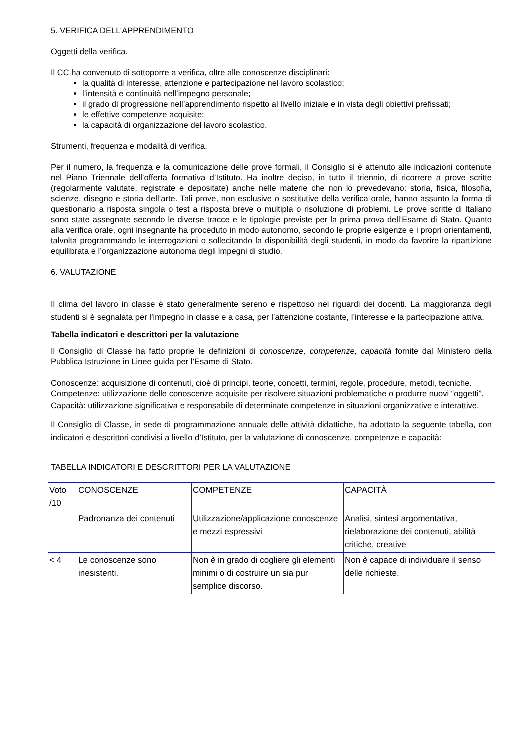5. VERIFICA DELL’APPRENDIMENTO
Oggetti della verifica.
Il CC ha convenuto di sottoporre a verifica, oltre alle conoscenze disciplinari:
la qualità di interesse, attenzione e partecipazione nel lavoro scolastico;
l’intensità e continuità nell’impegno personale;
il grado di progressione nell’apprendimento rispetto al livello iniziale e in vista degli obiettivi prefissati;
le effettive competenze acquisite;
la capacità di organizzazione del lavoro scolastico.
Strumenti, frequenza e modalità di verifica.
Per il numero, la frequenza e la comunicazione delle prove formali, il Consiglio si è attenuto alle indicazioni contenute nel Piano Triennale dell’offerta formativa d’Istituto. Ha inoltre deciso, in tutto il triennio, di ricorrere a prove scritte (regolarmente valutate, registrate e depositate) anche nelle materie che non lo prevedevano: storia, fisica, filosofia, scienze, disegno e storia dell’arte. Tali prove, non esclusive o sostitutive della verifica orale, hanno assunto la forma di questionario a risposta singola o test a risposta breve o multipla o risoluzione di problemi. Le prove scritte di Italiano sono state assegnate secondo le diverse tracce e le tipologie previste per la prima prova dell’Esame di Stato. Quanto alla verifica orale, ogni insegnante ha proceduto in modo autonomo, secondo le proprie esigenze e i propri orientamenti, talvolta programmando le interrogazioni o sollecitando la disponibilità degli studenti, in modo da favorire la ripartizione equilibrata e l’organizzazione autonoma degli impegni di studio.
6. VALUTAZIONE
Il clima del lavoro in classe è stato generalmente sereno e rispettoso nei riguardi dei docenti. La maggioranza degli studenti si è segnalata per l’impegno in classe e a casa, per l’attenzione costante, l’interesse e la partecipazione attiva.
Tabella indicatori e descrittori per la valutazione
Il Consiglio di Classe ha fatto proprie le definizioni di conoscenze, competenze, capacità fornite dal Ministero della Pubblica Istruzione in Linee guida per l’Esame di Stato.
Conoscenze: acquisizione di contenuti, cioè di principi, teorie, concetti, termini, regole, procedure, metodi, tecniche.
Competenze: utilizzazione delle conoscenze acquisite per risolvere situazioni problematiche o produrre nuovi “oggetti”.
Capacità: utilizzazione significativa e responsabile di determinate competenze in situazioni organizzative e interattive.
Il Consiglio di Classe, in sede di programmazione annuale delle attività didattiche, ha adottato la seguente tabella, con indicatori e descrittori condivisi a livello d’Istituto, per la valutazione di conoscenze, competenze e capacità:
TABELLA INDICATORI E DESCRITTORI PER LA VALUTAZIONE
| Voto /10 | CONOSCENZE | COMPETENZE | CAPACITÀ |
| | Padronanza dei contenuti | Utilizzazione/applicazione conoscenze e mezzi espressivi | Analisi, sintesi argomentativa, rielaborazione dei contenuti, abilità critiche, creative |
| < 4 | Le conoscenze sono inesistenti. | Non è in grado di cogliere gli elementi minimi o di costruire un sia pur semplice discorso. | Non è capace di individuare il senso delle richieste. |